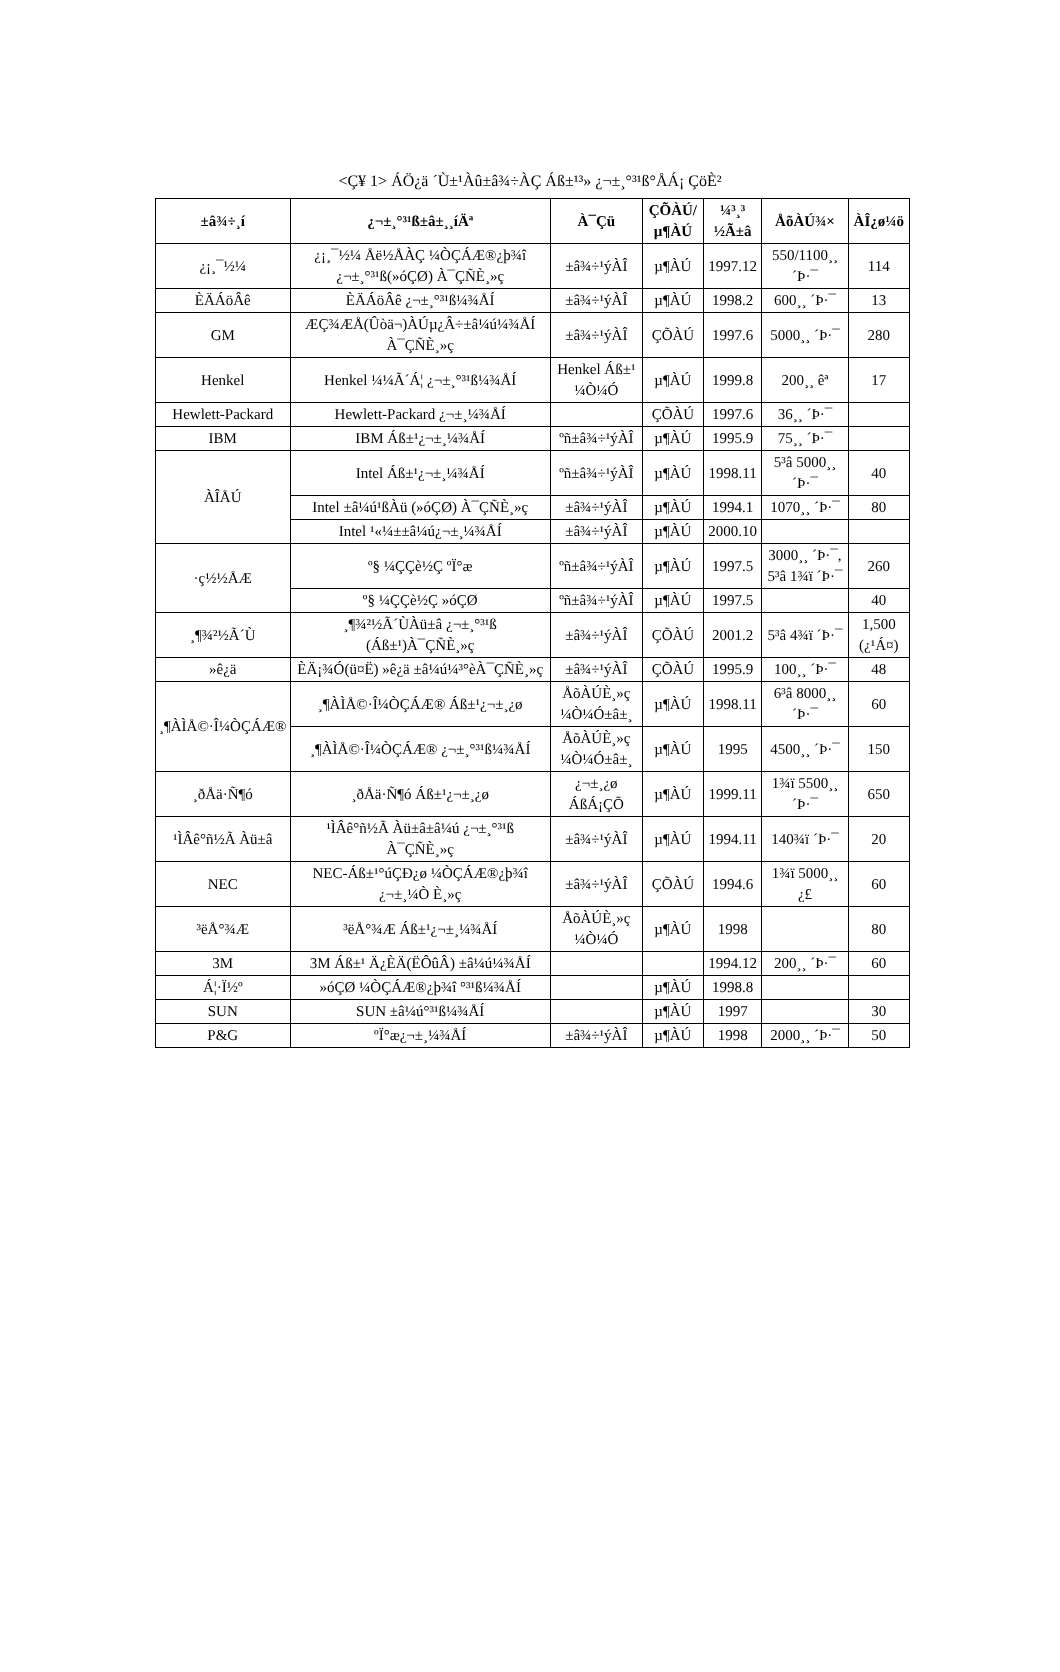<Ç¥ 1> ÁÖ¿ä ´Ù±¹Àû±â¾÷ÀÇ Áß±¹³» ¿¬±¸°³¹ß°ÅÁ¡ ÇöÈ²
| ±â¾÷¸í | ¿¬±¸°³¹ß±â±¸¸íÄª | À¯Çü | ÇÕÀÚ/µ¶ÀÚ | ¼³¸³ ½Ã±â | ÅõÀÚ¾× | ÀÎ¿ø¼ö |
| --- | --- | --- | --- | --- | --- | --- |
| ¿¡¸¯½¼ | ¿¡¸¯½¼ Åë½ÅÀÇ ¼ÒÇÁÆ®¿þ¾î ¿¬±¸°³¹ß(»óÇØ) À¯ÇÑÈ¸»ç | ±â¾÷¹ýÀÎ | µ¶ÀÚ | 1997.12 | 550/1100¸¸ ´Þ·¯ | 114 |
| ÈÄÁöÂê | ÈÄÁöÂê ¿¬±¸°³¹ß¼¾ÅÍ | ±â¾÷¹ýÀÎ | µ¶ÀÚ | 1998.2 | 600¸¸ ´Þ·¯ | 13 |
| GM | ÆÇ¾ÆÅ(Ûòä¬)ÀÚµ¿Â÷±â¼ú¼¾ÅÍ À¯ÇÑÈ¸»ç | ±â¾÷¹ýÀÎ | ÇÕÀÚ | 1997.6 | 5000¸¸ ´Þ·¯ | 280 |
| Henkel | Henkel ¼¼Ã´Á¦ ¿¬±¸°³¹ß¼¾ÅÍ | Henkel Áß±¹ ¼Ò¼Ó | µ¶ÀÚ | 1999.8 | 200¸¸ êª | 17 |
| Hewlett-Packard | Hewlett-Packard ¿¬±¸¼¾ÅÍ | | ÇÕÀÚ | 1997.6 | 36¸¸ ´Þ·¯ | |
| IBM | IBM Áß±¹¿¬±¸¼¾ÅÍ | ºñ±â¾÷¹ýÀÎ | µ¶ÀÚ | 1995.9 | 75¸¸ ´Þ·¯ | |
| ÀÎÅÚ | Intel Áß±¹¿¬±¸¼¾ÅÍ | ºñ±â¾÷¹ýÀÎ | µ¶ÀÚ | 1998.11 | 5³â 5000¸¸ ´Þ·¯ | 40 |
| | Intel ±â¼ú¹ßÀü (»óÇØ) À¯ÇÑÈ¸»ç | ±â¾÷¹ýÀÎ | µ¶ÀÚ | 1994.1 | 1070¸¸ ´Þ·¯ | 80 |
| | Intel ¹«¼±±â¼ú¿¬±¸¼¾ÅÍ | ±â¾÷¹ýÀÎ | µ¶ÀÚ | 2000.10 | | |
| ·ç½½ÅÆ | º§ ¼ÇÇè½Ç ºÏ°æ | ºñ±â¾÷¹ýÀÎ | µ¶ÀÚ | 1997.5 | 3000¸¸ ´Þ·¯, 5³â 1¾ï ´Þ·¯ | 260 |
| | º§ ¼ÇÇè½Ç »óÇØ | ºñ±â¾÷¹ýÀÎ | µ¶ÀÚ | 1997.5 | | 40 |
| ¸¶¾²½Ã´Ù | ¸¶¾²½Ã´ÙÀü±â ¿¬±¸°³¹ß (Áß±¹)À¯ÇÑÈ¸»ç | ±â¾÷¹ýÀÎ | ÇÕÀÚ | 2001.2 | 5³â 4¾ï ´Þ·¯ | 1,500 (¿¹Á¤) |
| »ê¿ä | È­Ä¡¾Ó(ü¤Ë­) »ê¿ä ±â¼ú¼³°èÀ¯ÇÑÈ¸»ç | ±â¾÷¹ýÀÎ | ÇÕÀÚ | 1995.9 | 100¸¸ ´Þ·¯ | 48 |
| ¸¶ÀÌÅ©·Î¼ÒÇÁÆ® | ¸¶ÀÌÅ©·Î¼ÒÇÁÆ® Áß±¹¿¬±¸¿ø | ÅõÀÚÈ¸»ç ¼Ò¼Ó±â±¸ | µ¶ÀÚ | 1998.11 | 6³â 8000¸¸ ´Þ·¯ | 60 |
| | ¸¶ÀÌÅ©·Î¼ÒÇÁÆ® ¿¬±¸°³¹ß¼¾ÅÍ | ÅõÀÚÈ¸»ç ¼Ò¼Ó±â±¸ | µ¶ÀÚ | 1995 | 4500¸¸ ´Þ·¯ | 150 |
| ¸ðÅä·Ñ¶ó | ¸ðÅä·Ñ¶ó Áß±¹¿¬±¸¿ø | ¿¬±¸¿ø ÁßÁ¡ÇÕ | µ¶ÀÚ | 1999.11 | 1¾ï 5500¸¸ ´Þ·¯ | 650 |
| ¹ÌÂê°ñ½Ã Àü±â | ¹ÌÂê°ñ½Ã Àü±â±â¼ú ¿¬±¸°³¹ß À¯ÇÑÈ¸»ç | ±â¾÷¹ýÀÎ | µ¶ÀÚ | 1994.11 | 140¾ï ´Þ·¯ | 20 |
| NEC | NEC-Áß±¹°úÇÐ¿ø ¼ÒÇÁÆ®¿þ¾î ¿¬±¸¼Ò È¸»ç | ±â¾÷¹ýÀÎ | ÇÕÀÚ | 1994.6 | 1¾ï 5000¸¸ ¿£ | 60 |
| ³ëÅ°¾Æ | ³ëÅ°¾Æ Áß±¹¿¬±¸¼¾ÅÍ | ÅõÀÚÈ¸»ç ¼Ò¼Ó | µ¶ÀÚ | 1998 | | 80 |
| 3M | 3M Áß±¹ Ä¿ÈÄ(ËÔûÂ) ±â¼ú¼¾ÅÍ | | | 1994.12 | 200¸¸ ´Þ·¯ | 60 |
| Á¦·Ï½º | »óÇØ ¼ÒÇÁÆ®¿þ¾î °³¹ß¼¾ÅÍ | | µ¶ÀÚ | 1998.8 | | |
| SUN | SUN ±â¼ú°³¹ß¼¾ÅÍ | | µ¶ÀÚ | 1997 | | 30 |
| P&G | ºÏ°æ¿¬±¸¼¾ÅÍ | ±â¾÷¹ýÀÎ | µ¶ÀÚ | 1998 | 2000¸¸ ´Þ·¯ | 50 |